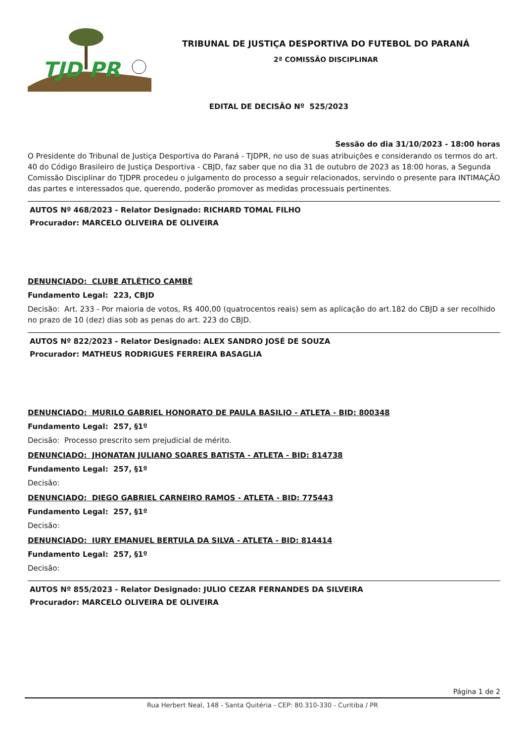TJD PR
TRIBUNAL DE JUSTIÇA DESPORTIVA DO FUTEBOL DO PARANÁ
2ª COMISSÃO DISCIPLINAR
EDITAL DE DECISÃO Nº 525/2023
Sessão do dia 31/10/2023 - 18:00 horas
O Presidente do Tribunal de Justiça Desportiva do Paraná - TJDPR, no uso de suas atribuições e considerando os termos do art. 40 do Código Brasileiro de Justiça Desportiva - CBJD, faz saber que no dia 31 de outubro de 2023 as 18:00 horas, a Segunda Comissão Disciplinar do TJDPR procedeu o julgamento do processo a seguir relacionados, servindo o presente para INTIMAÇÃO das partes e interessados que, querendo, poderão promover as medidas processuais pertinentes.
AUTOS Nº 468/2023 - Relator Designado: RICHARD TOMAL FILHO
Procurador: MARCELO OLIVEIRA DE OLIVEIRA
DENUNCIADO: CLUBE ATLÉTICO CAMBÉ
Fundamento Legal: 223, CBJD
Decisão: Art. 233 - Por maioria de votos, R$ 400,00 (quatrocentos reais) sem as aplicação do art.182 do CBJD a ser recolhido no prazo de 10 (dez) dias sob as penas do art. 223 do CBJD.
AUTOS Nº 822/2023 - Relator Designado: ALEX SANDRO JOSÉ DE SOUZA
Procurador: MATHEUS RODRIGUES FERREIRA BASAGLIA
DENUNCIADO: MURILO GABRIEL HONORATO DE PAULA BASILIO - ATLETA - BID: 800348
Fundamento Legal: 257, §1º
Decisão: Processo prescrito sem prejudicial de mérito.
DENUNCIADO: JHONATAN JULIANO SOARES BATISTA - ATLETA - BID: 814738
Fundamento Legal: 257, §1º
Decisão:
DENUNCIADO: DIEGO GABRIEL CARNEIRO RAMOS - ATLETA - BID: 775443
Fundamento Legal: 257, §1º
Decisão:
DENUNCIADO: IURY EMANUEL BERTULA DA SILVA - ATLETA - BID: 814414
Fundamento Legal: 257, §1º
Decisão:
AUTOS Nº 855/2023 - Relator Designado: JULIO CEZAR FERNANDES DA SILVEIRA
Procurador: MARCELO OLIVEIRA DE OLIVEIRA
Página 1 de 2
Rua Herbert Neal, 148 - Santa Quitéria - CEP: 80.310-330 - Curitiba / PR